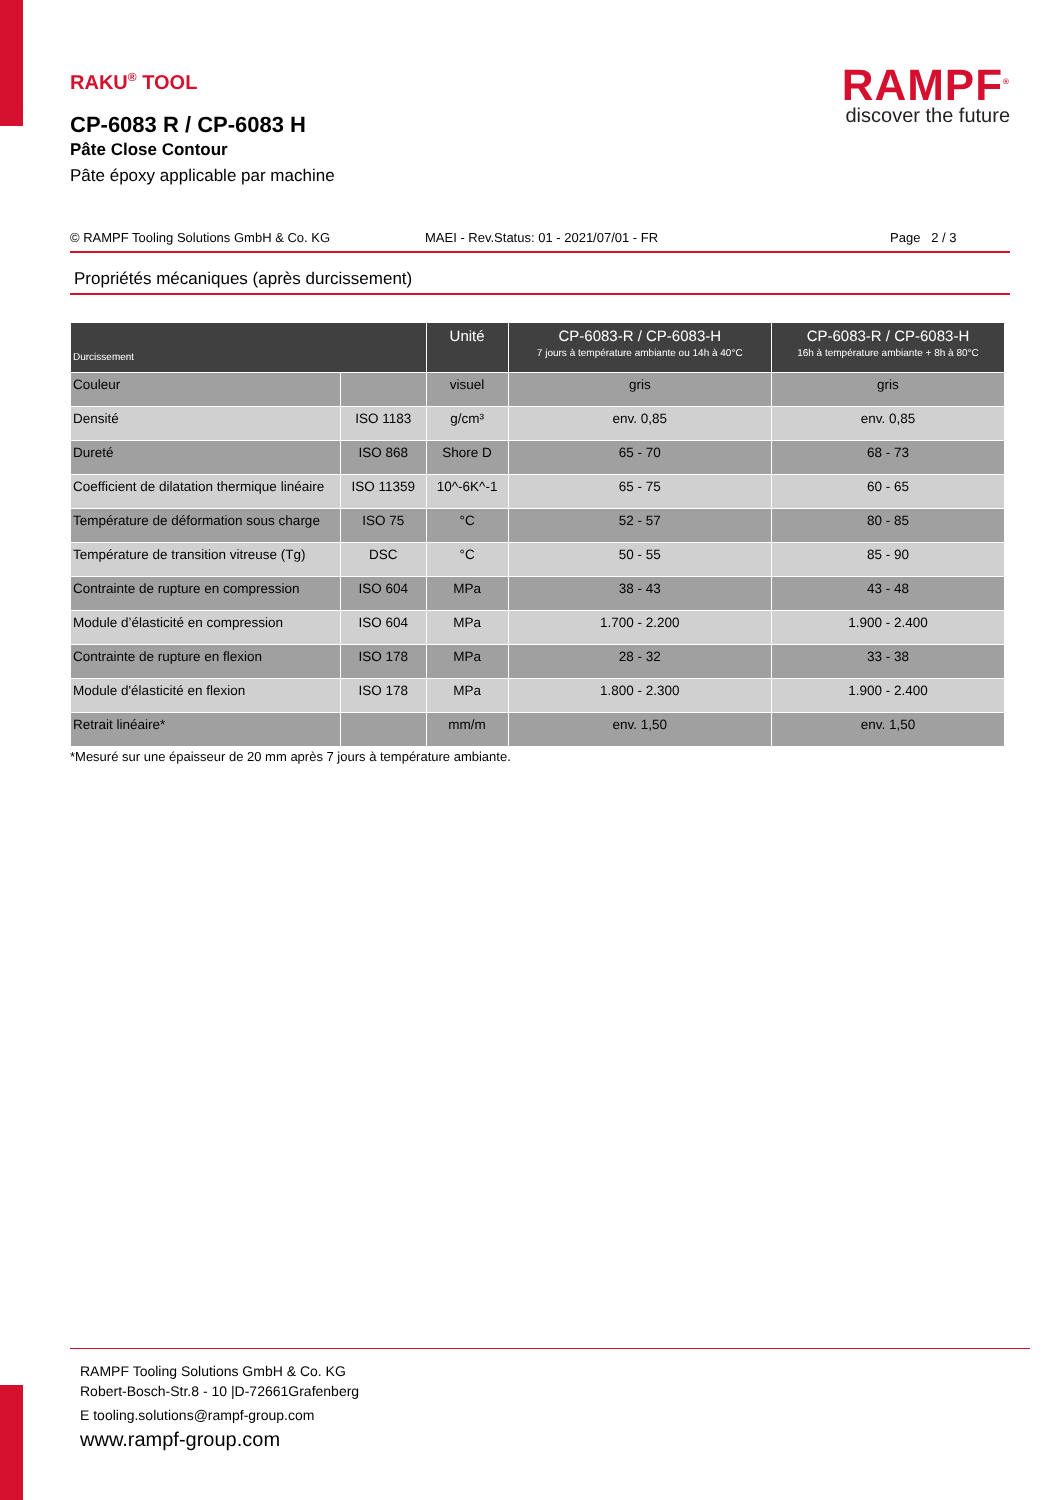RAMPF<sup>®</sup>
discover the future
RAKU<sup>®</sup> TOOL
CP-6083 R / CP-6083 H
Pâte Close Contour
Pâte époxy applicable par machine
© RAMPF Tooling Solutions GmbH & Co. KG MAEI - Rev.Status: 01 - 2021/07/01 - FR Page 2 / 3
Propriétés mécaniques (après durcissement)
| Durcissement | | Unité | CP-6083-R / CP-6083-H 7 jours à température ambiante ou 14h à 40°C | CP-6083-R / CP-6083-H 16h à température ambiante + 8h à 80°C |
| --- | --- | --- | --- | --- |
| Couleur | | visuel | gris | gris |
| Densité | ISO 1183 | g/cm³ | env. 0,85 | env. 0,85 |
| Dureté | ISO 868 | Shore D | 65 - 70 | 68 - 73 |
| Coefficient de dilatation thermique linéaire | ISO 11359 | 10^-6K^-1 | 65 - 75 | 60 - 65 |
| Température de déformation sous charge | ISO 75 | °C | 52 - 57 | 80 - 85 |
| Température de transition vitreuse (Tg) | DSC | °C | 50 - 55 | 85 - 90 |
| Contrainte de rupture en compression | ISO 604 | MPa | 38 - 43 | 43 - 48 |
| Module d’élasticité en compression | ISO 604 | MPa | 1.700 - 2.200 | 1.900 - 2.400 |
| Contrainte de rupture en flexion | ISO 178 | MPa | 28 - 32 | 33 - 38 |
| Module d'élasticité en flexion | ISO 178 | MPa | 1.800 - 2.300 | 1.900 - 2.400 |
| Retrait linéaire* | | mm/m | env. 1,50 | env. 1,50 |
*Mesuré sur une épaisseur de 20 mm après 7 jours à température ambiante.
RAMPF Tooling Solutions GmbH & Co. KG
Robert-Bosch-Str.8 - 10 |D-72661Grafenberg
E tooling.solutions@rampf-group.com
www.rampf-group.com